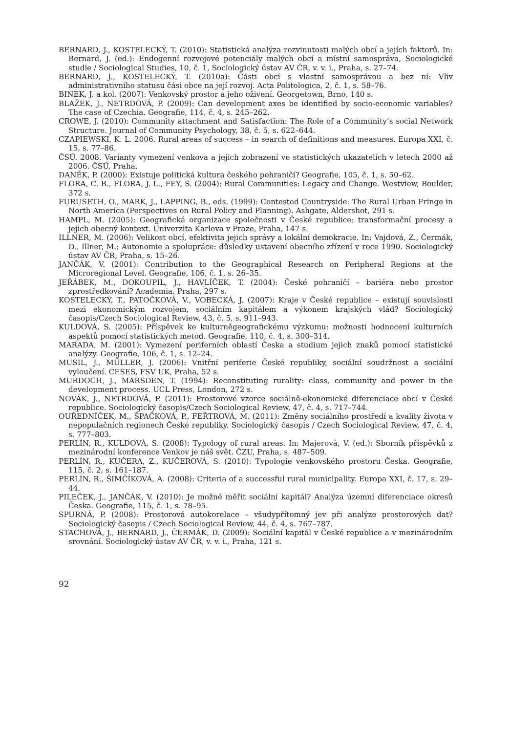BERNARD, J., KOSTELECKÝ, T. (2010): Statistická analýza rozvinutosti malých obcí a jejích faktorů. In: Bernard, J. (ed.): Endogenní rozvojové potenciály malých obcí a místní samospráva, Sociologické studie / Sociological Studies, 10, č. 1, Sociologický ústav AV ČR, v. v. i., Praha, s. 27–74.
BERNARD, J., KOSTELECKÝ, T. (2010a): Části obcí s vlastní samosprávou a bez ní: Vliv administrativního statusu čási obce na její rozvoj. Acta Politologica, 2, č. 1, s. 58–76.
BINEK, J. a kol. (2007): Venkovský prostor a jeho oživení. Georgetown, Brno, 140 s.
BLAŽEK, J., NETRDOVÁ, P. (2009): Can development axes be identified by socio-economic variables? The case of Czechia. Geografie, 114, č. 4, s. 245–262.
CROWE, J. (2010): Community attachment and Satisfaction: The Role of a Community’s social Network Structure. Journal of Community Psychology, 38, č. 5, s. 622–644.
CZAPIEWSKI, K. L. 2006. Rural areas of success – in search of definitions and measures. Europa XXI, č. 15, s. 77–86.
ČSÚ. 2008. Varianty vymezení venkova a jejich zobrazení ve statistických ukazatelích v letech 2000 až 2006. ČSÚ, Praha.
DANĚK, P. (2000): Existuje politická kultura českého pohraničí? Geografie, 105, č. 1, s. 50–62.
FLORA, C. B., FLORA, J. L., FEY, S. (2004): Rural Communities: Legacy and Change. Westview, Boulder, 372 s.
FURUSETH, O., MARK, J., LAPPING, B., eds. (1999): Contested Countryside: The Rural Urban Fringe in North America (Perspectives on Rural Policy and Planning). Ashgate, Aldershot, 291 s.
HAMPL, M. (2005): Geografická organizace společnosti v České republice: transformační procesy a jejich obecný kontext. Univerzita Karlova v Praze, Praha, 147 s.
ILLNER, M. (2006): Velikost obcí, efektivita jejich správy a lokální demokracie. In: Vajdová, Z., Čermák, D., Illner, M.: Autonomie a spolupráce: důsledky ustavení obecního zřízení v roce 1990. Sociologický ústav AV ČR, Praha, s. 15–26.
JANČÁK, V. (2001): Contribution to the Geographical Research on Peripheral Regions at the Microregional Level. Geografie, 106, č. 1, s. 26–35.
JEŘÁBEK, M., DOKOUPIL, J., HAVLÍČEK, T. (2004): České pohraničí – bariéra nebo prostor zprostředkování? Academia, Praha, 297 s.
KOSTELECKÝ, T., PATOČKOVÁ, V., VOBECKÁ, J. (2007): Kraje v České republice – existují souvislosti mezi ekonomickým rozvojem, sociálním kapitálem a výkonem krajských vlád? Sociologický časopis/Czech Sociological Review, 43, č. 5, s. 911–943.
KULDOVÁ, S. (2005): Příspěvek ke kulturněgeografickému výzkumu: možnosti hodnocení kulturních aspektů pomocí statistických metod. Geografie, 110, č. 4, s. 300–314.
MARADA, M. (2001): Vymezení periferních oblastí Česka a studium jejich znaků pomocí statistické analýzy. Geografie, 106, č. 1, s. 12–24.
MUSIL, J., MÜLLER, J. (2006): Vnitřní periferie České republiky, sociální soudržnost a sociální vyloučení. CESES, FSV UK, Praha, 52 s.
MURDOCH, J., MARSDEN, T. (1994): Reconstituting rurality: class, community and power in the development process. UCL Press, London, 272 s.
NOVÁK, J., NETRDOVÁ, P. (2011): Prostorové vzorce sociálně-ekonomické diferenciace obcí v České republice. Sociologický časopis/Czech Sociological Review, 47, č. 4, s. 717–744.
OUŘEDNÍČEK, M., ŠPAČKOVÁ, P., FEŘTROVÁ, M. (2011): Změny sociálního prostředí a kvality života v nepopulačních regionech České republiky. Sociologický časopis / Czech Sociological Review, 47, č. 4, s. 777–803.
PERLÍN, R., KULDOVÁ, S. (2008): Typology of rural areas. In: Majerová, V. (ed.): Sborník příspěvků z mezinárodní konference Venkov je náš svět. ČZU, Praha, s. 487–509.
PERLÍN, R., KUČERA, Z., KUČEROVÁ, S. (2010): Typologie venkovského prostoru Česka. Geografie, 115, č. 2, s. 161–187.
PERLÍN, R., ŠIMČÍKOVÁ, A. (2008): Criteria of a successful rural municipality. Europa XXI, č. 17, s. 29–44.
PILEČEK, J., JANČÁK, V. (2010): Je možné měřit sociální kapitál? Analýza územní diferenciace okresů Česka. Geografie, 115, č. 1, s. 78–95.
SPURNÁ, P. (2008): Prostorová autokorelace – všudypřítomný jev při analýze prostorových dat? Sociologický časopis / Czech Sociological Review, 44, č. 4, s. 767–787.
STACHOVÁ, J., BERNARD, J., ČERMÁK, D. (2009): Sociální kapitál v České republice a v mezinárodním srovnání. Sociologický ústav AV ČR, v. v. i., Praha, 121 s.
92